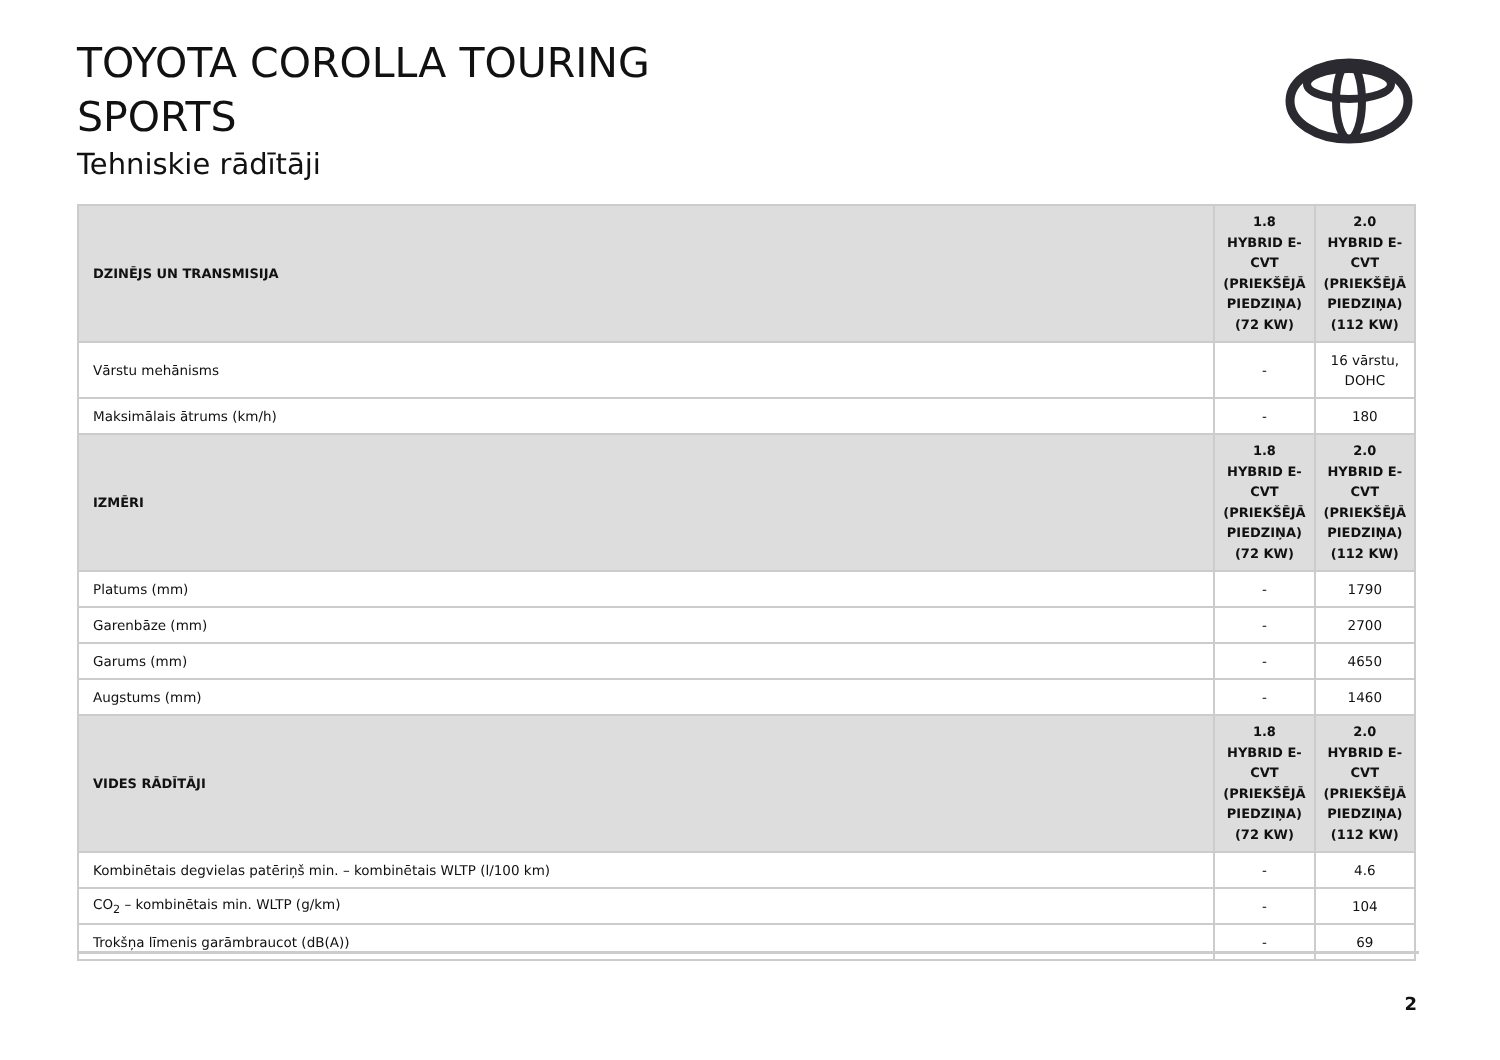TOYOTA COROLLA TOURING
SPORTS
Tehniskie rādītāji
| DZINĒJS UN TRANSMISIJA | 1.8 HYBRID E-CVT (PRIEKŠĒJĀ PIEDZIŅA) (72 KW) | 2.0 HYBRID E-CVT (PRIEKŠĒJĀ PIEDZIŅA) (112 KW) |
| --- | --- | --- |
| Vārstu mehānisms | - | 16 vārstu, DOHC |
| Maksimālais ātrums (km/h) | - | 180 |
| IZMĒRI | 1.8 HYBRID E-CVT (PRIEKŠĒJĀ PIEDZIŅA) (72 KW) | 2.0 HYBRID E-CVT (PRIEKŠĒJĀ PIEDZIŅA) (112 KW) |
| Platums (mm) | - | 1790 |
| Garenbāze (mm) | - | 2700 |
| Garums (mm) | - | 4650 |
| Augstums (mm) | - | 1460 |
| VIDES RĀDĪTĀJI | 1.8 HYBRID E-CVT (PRIEKŠĒJĀ PIEDZIŅA) (72 KW) | 2.0 HYBRID E-CVT (PRIEKŠĒJĀ PIEDZIŅA) (112 KW) |
| Kombinētais degvielas patēriņš min. – kombinētais WLTP (l/100 km) | - | 4.6 |
| CO<sub>2</sub> – kombinētais min. WLTP (g/km) | - | 104 |
| Trokšņa līmenis garāmbraucot (dB(A)) | - | 69 |
2